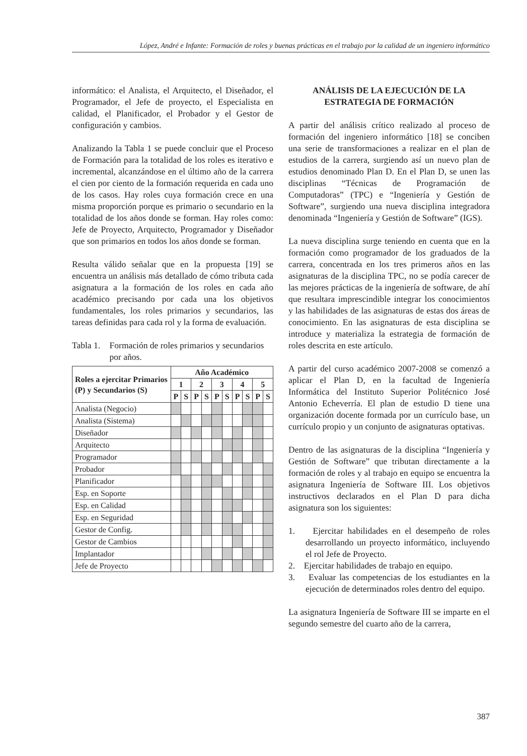López, André e Infante: Formación de roles y buenas prácticas en el trabajo por la calidad de un ingeniero informático
informático: el Analista, el Arquitecto, el Diseñador, el Programador, el Jefe de proyecto, el Especialista en calidad, el Planificador, el Probador y el Gestor de configuración y cambios.
Analizando la Tabla 1 se puede concluir que el Proceso de Formación para la totalidad de los roles es iterativo e incremental, alcanzándose en el último año de la carrera el cien por ciento de la formación requerida en cada uno de los casos. Hay roles cuya formación crece en una misma proporción porque es primario o secundario en la totalidad de los años donde se forman. Hay roles como: Jefe de Proyecto, Arquitecto, Programador y Diseñador que son primarios en todos los años donde se forman.
Resulta válido señalar que en la propuesta [19] se encuentra un análisis más detallado de cómo tributa cada asignatura a la formación de los roles en cada año académico precisando por cada una los objetivos fundamentales, los roles primarios y secundarios, las tareas definidas para cada rol y la forma de evaluación.
Tabla 1. Formación de roles primarios y secundarios por años.
| Roles a ejercitar Primarios (P) y Secundarios (S) | Año Académico | | | | | | | | | |
| --- | --- | --- | --- | --- | --- | --- | --- | --- | --- | --- |
| | 1 | | 2 | | 3 | | 4 | | 5 | |
| | P | S | P | S | P | S | P | S | P | S |
| Analista (Negocio) | | | | | | | | | | |
| Analista (Sistema) | | | | | | | | | | |
| Diseñador | | | | | | | | | | |
| Arquitecto | | | | | | | | | | |
| Programador | | | | | | | | | | |
| Probador | | | | | | | | | | |
| Planificador | | | | | | | | | | |
| Esp. en Soporte | | | | | | | | | | |
| Esp. en Calidad | | | | | | | | | | |
| Esp. en Seguridad | | | | | | | | | | |
| Gestor de Config. | | | | | | | | | | |
| Gestor de Cambios | | | | | | | | | | |
| Implantador | | | | | | | | | | |
| Jefe de Proyecto | | | | | | | | | | |
ANÁLISIS DE LA EJECUCIÓN DE LA ESTRATEGIA DE FORMACIÓN
A partir del análisis crítico realizado al proceso de formación del ingeniero informático [18] se conciben una serie de transformaciones a realizar en el plan de estudios de la carrera, surgiendo así un nuevo plan de estudios denominado Plan D. En el Plan D, se unen las disciplinas “Técnicas de Programación de Computadoras” (TPC) e “Ingeniería y Gestión de Software”, surgiendo una nueva disciplina integradora denominada “Ingeniería y Gestión de Software” (IGS).
La nueva disciplina surge teniendo en cuenta que en la formación como programador de los graduados de la carrera, concentrada en los tres primeros años en las asignaturas de la disciplina TPC, no se podía carecer de las mejores prácticas de la ingeniería de software, de ahí que resultara imprescindible integrar los conocimientos y las habilidades de las asignaturas de estas dos áreas de conocimiento. En las asignaturas de esta disciplina se introduce y materializa la estrategia de formación de roles descrita en este artículo.
A partir del curso académico 2007-2008 se comenzó a aplicar el Plan D, en la facultad de Ingeniería Informática del Instituto Superior Politécnico José Antonio Echeverría. El plan de estudio D tiene una organización docente formada por un currículo base, un currículo propio y un conjunto de asignaturas optativas.
Dentro de las asignaturas de la disciplina “Ingeniería y Gestión de Software” que tributan directamente a la formación de roles y al trabajo en equipo se encuentra la asignatura Ingeniería de Software III. Los objetivos instructivos declarados en el Plan D para dicha asignatura son los siguientes:
1. Ejercitar habilidades en el desempeño de roles desarrollando un proyecto informático, incluyendo el rol Jefe de Proyecto.
2. Ejercitar habilidades de trabajo en equipo.
3. Evaluar las competencias de los estudiantes en la ejecución de determinados roles dentro del equipo.
La asignatura Ingeniería de Software III se imparte en el segundo semestre del cuarto año de la carrera,
387